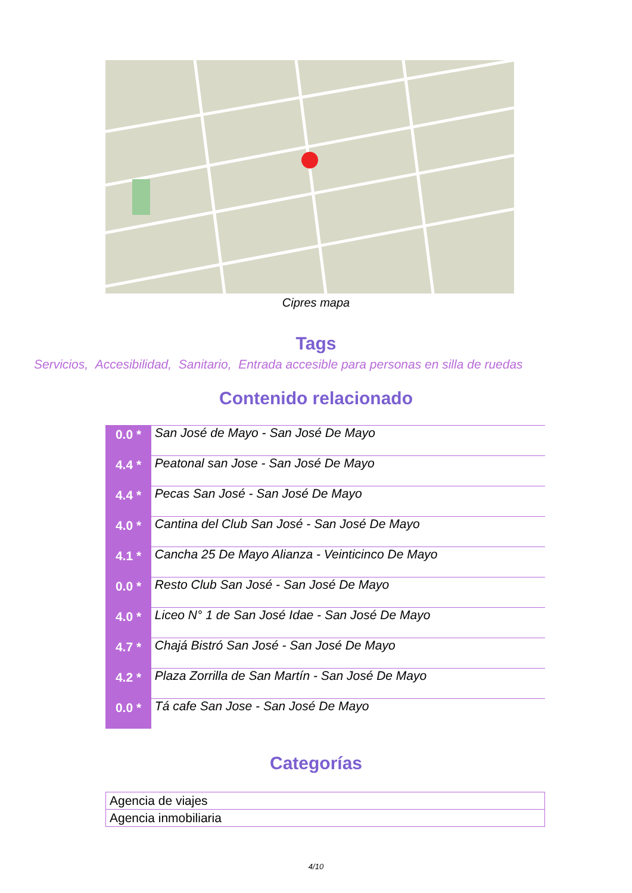Cipres mapa
Tags
Servicios, Accesibilidad, Sanitario, Entrada accesible para personas en silla de ruedas
Contenido relacionado
| 0.0 * | San José de Mayo - San José De Mayo |
| 4.4 * | Peatonal san Jose - San José De Mayo |
| 4.4 * | Pecas San José - San José De Mayo |
| 4.0 * | Cantina del Club San José - San José De Mayo |
| 4.1 * | Cancha 25 De Mayo Alianza - Veinticinco De Mayo |
| 0.0 * | Resto Club San José - San José De Mayo |
| 4.0 * | Liceo N° 1 de San José Idae - San José De Mayo |
| 4.7 * | Chajá Bistró San José - San José De Mayo |
| 4.2 * | Plaza Zorrilla de San Martín - San José De Mayo |
| 0.0 * | Tá cafe San Jose - San José De Mayo |
Categorías
| Agencia de viajes |
| Agencia inmobiliaria |
4/10